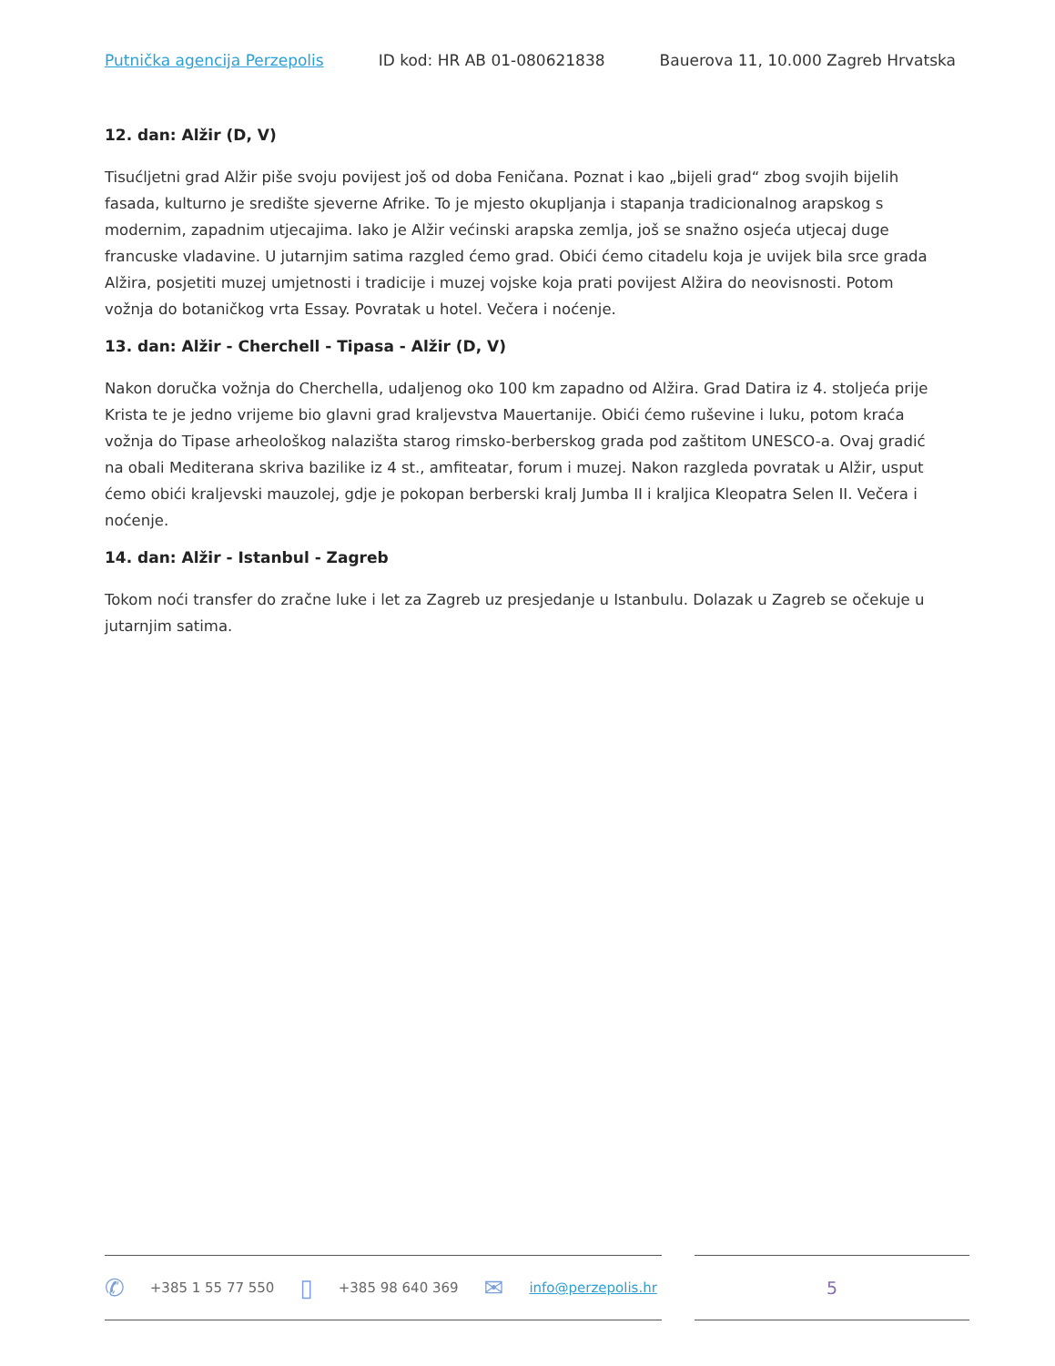Putnička agencija Perzepolis ID kod: HR AB 01-080621838 Bauerova 11, 10.000 Zagreb Hrvatska
12. dan: Alžir (D, V)
Tisućljetni grad Alžir piše svoju povijest još od doba Feničana. Poznat i kao „bijeli grad“ zbog svojih bijelih fasada, kulturno je središte sjeverne Afrike. To je mjesto okupljanja i stapanja tradicionalnog arapskog s modernim, zapadnim utjecajima. Iako je Alžir većinski arapska zemlja, još se snažno osjeća utjecaj duge francuske vladavine. U jutarnjim satima razgled ćemo grad. Obići ćemo citadelu koja je uvijek bila srce grada Alžira, posjetiti muzej umjetnosti i tradicije i muzej vojske koja prati povijest Alžira do neovisnosti. Potom vožnja do botaničkog vrta Essay. Povratak u hotel. Večera i noćenje.
13. dan: Alžir - Cherchell - Tipasa - Alžir (D, V)
Nakon doručka vožnja do Cherchella, udaljenog oko 100 km zapadno od Alžira. Grad Datira iz 4. stoljeća prije Krista te je jedno vrijeme bio glavni grad kraljevstva Mauertanije. Obići ćemo ruševine i luku, potom kraća vožnja do Tipase arheološkog nalazišta starog rimsko-berberskog grada pod zaštitom UNESCO-a. Ovaj gradić na obali Mediterana skriva bazilike iz 4 st., amfiteatar, forum i muzej. Nakon razgleda povratak u Alžir, usput ćemo obići kraljevski mauzolej, gdje je pokopan berberski kralj Jumba II i kraljica Kleopatra Selen II. Večera i noćenje.
14. dan: Alžir - Istanbul - Zagreb
Tokom noći transfer do zračne luke i let za Zagreb uz presjedanje u Istanbulu. Dolazak u Zagreb se očekuje u jutarnjim satima.
✆ +385 1 55 77 550 ▯ +385 98 640 369 ✉ info@perzepolis.hr
5